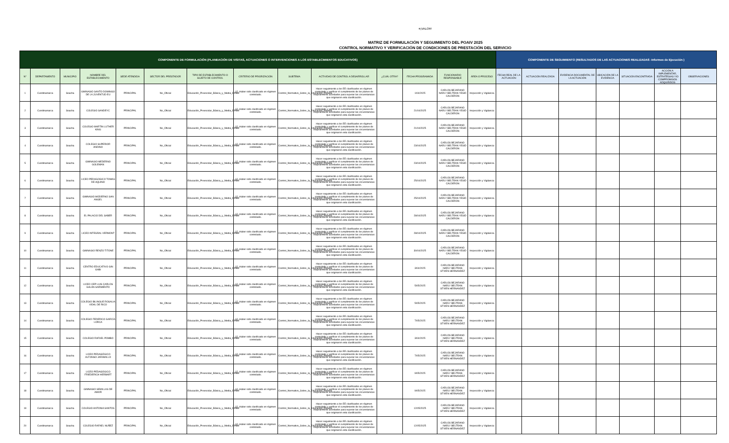#¡VALOR!
MATRIZ DE FORMULACIÓN Y SEGUIMIENTO DEL POAIV 2025
CONTROL NORMATIVO Y VERIFICACIÓN DE CONDICIONES DE PRESTACIÓN DEL SERVICIO
| COMPONENTE DE FORMULACIÓN (PLANEACIÓN DE VISITAS, ACTUACIONES O INTERVENCIONES A LOS ESTABLECIMIENTOS EDUCATIVOS) | | | | | | | | | | | | | | COMPONENTE DE SEGUIMIENTO (RESULTADOS DE LAS ACTUACIONES REALIZADAS -Informes de Ejecución-) | | | | | | |
| N° | DEPARTAMENTO | MUNICIPIO | NOMBRE DEL ESTABLECIMIENTO | SEDE ATENDIDA | SECTOR DEL PRESTADOR | TIPO DE ESTABLECIMIENTO O SUJETO DE CONTROL | CRITERIO DE PRIORIZACIÓN | SUBTEMA | ACTIVIDAD DE CONTROL A DESARROLLAR | ¿CUÁL OTRA? | FECHA PROGRAMADA | FUNCIONARIO RESPONSABLE | ÁREA O PROCESO | FECHA REAL DE LA ACTUACIÓN | ACTUACIÓN REALIZADA | EVIDENCIA DOCUMENTAL DE LA ACTUACIÓN | UBICACIÓN DE LA EVIDENCIA | SITUACIÓN ENCONTRADA | ACCIÓN A IMPLEMENTAR, ESTRATÉGIAS Y/O COMPROMISOS ADQUIRIDOS | OBSERVACIONES |
| 1 | Cundinamarca | Soacha | GIMNASIO SANTO DOMINGO DE LA JUVENTUD EU | PRINCIPAL | No_Oficial | Educación_Preescolar_Básica_y_Media_EPBM | 12. Haber sido clasificado en régimen controlado. | Control_Normativo_Sobre_la_Educación_Privada | Hacer seguimiento a los EE clasificados en régimen controlado y verificar el cumplimiento de los planes de mejoramiento acordados para superar las circunstancias que originaron esta clasificación. | | 1/04/2025 | CARLOS BEJARANO NARLY BELTRAN YESID CALDERON | Inspección y Vigilancia | | | | | | | |
| 2 | Cundinamarca | Soacha | COLEGIO SANDEYC | PRINCIPAL | No_Oficial | Educación_Preescolar_Básica_y_Media_EPBM | 12. Haber sido clasificado en régimen controlado. | Control_Normativo_Sobre_la_Educación_Privada | Hacer seguimiento a los EE clasificados en régimen controlado y verificar el cumplimiento de los planes de mejoramiento acordados para superar las circunstancias que originaron esta clasificación. | | 21/04/2025 | CARLOS BEJARANO NARLY BELTRAN YESID CALDERON | Inspección y Vigilancia | | | | | | | |
| 3 | Cundinamarca | Soacha | COLEGIO MARTIN LUTHER KING | PRINCIPAL | No_Oficial | Educación_Preescolar_Básica_y_Media_EPBM | 12. Haber sido clasificado en régimen controlado. | Control_Normativo_Sobre_la_Educación_Privada | Hacer seguimiento a los EE clasificados en régimen controlado y verificar el cumplimiento de los planes de mejoramiento acordados para superar las circunstancias que originaron esta clasificación. | | 21/04/2025 | CARLOS BEJARANO NARLY BELTRAN YESID CALDERON | Inspección y Vigilancia | | | | | | | |
| 4 | Cundinamarca | Soacha | COLEGIO SUPERIOR ANDINO | PRINCIPAL | No_Oficial | Educación_Preescolar_Básica_y_Media_EPBM | 12. Haber sido clasificado en régimen controlado. | Control_Normativo_Sobre_la_Educación_Privada | Hacer seguimiento a los EE clasificados en régimen controlado y verificar el cumplimiento de los planes de mejoramiento acordados para superar las circunstancias que originaron esta clasificación. | | 23/04/2025 | CARLOS BEJARANO NARLY BELTRAN YESID CALDERON | Inspección y Vigilancia | | | | | | | |
| 5 | Cundinamarca | Soacha | GIMNASIO MEDERNO GOLEMAN | PRINCIPAL | No_Oficial | Educación_Preescolar_Básica_y_Media_EPBM | 12. Haber sido clasificado en régimen controlado. | Control_Normativo_Sobre_la_Educación_Privada | Hacer seguimiento a los EE clasificados en régimen controlado y verificar el cumplimiento de los planes de mejoramiento acordados para superar las circunstancias que originaron esta clasificación. | | 23/04/2025 | CARLOS BEJARANO NARLY BELTRAN YESID CALDERON | Inspección y Vigilancia | | | | | | | |
| 6 | Cundinamarca | Soacha | LICEO PEDAGOGICO TOMAS DE AQUINO | PRINCIPAL | No_Oficial | Educación_Preescolar_Básica_y_Media_EPBM | 12. Haber sido clasificado en régimen controlado. | Control_Normativo_Sobre_la_Educación_Privada | Hacer seguimiento a los EE clasificados en régimen controlado y verificar el cumplimiento de los planes de mejoramiento acordados para superar las circunstancias que originaron esta clasificación. | | 25/04/2025 | CARLOS BEJARANO NARLY BELTRAN YESID CALDERON | Inspección y Vigilancia | | | | | | | |
| 7 | Cundinamarca | Soacha | GIMNASIO MODERNO SAN ANGEL | PRINCIPAL | No_Oficial | Educación_Preescolar_Básica_y_Media_EPBM | 12. Haber sido clasificado en régimen controlado. | Control_Normativo_Sobre_la_Educación_Privada | Hacer seguimiento a los EE clasificados en régimen controlado y verificar el cumplimiento de los planes de mejoramiento acordados para superar las circunstancias que originaron esta clasificación. | | 25/04/2025 | CARLOS BEJARANO NARLY BELTRAN YESID CALDERON | Inspección y Vigilancia | | | | | | | |
| 8 | Cundinamarca | Soacha | EL PALACIO DEL SABER | PRINCIPAL | No_Oficial | Educación_Preescolar_Básica_y_Media_EPBM | 12. Haber sido clasificado en régimen controlado. | Control_Normativo_Sobre_la_Educación_Privada | Hacer seguimiento a los EE clasificados en régimen controlado y verificar el cumplimiento de los planes de mejoramiento acordados para superar las circunstancias que originaron esta clasificación. | | 28/04/2025 | CARLOS BEJARANO NARLY BELTRAN YESID CALDERON | Inspección y Vigilancia | | | | | | | |
| 9 | Cundinamarca | Soacha | LICEO INTEGRAL VERMONT | PRINCIPAL | No_Oficial | Educación_Preescolar_Básica_y_Media_EPBM | 12. Haber sido clasificado en régimen controlado. | Control_Normativo_Sobre_la_Educación_Privada | Hacer seguimiento a los EE clasificados en régimen controlado y verificar el cumplimiento de los planes de mejoramiento acordados para superar las circunstancias que originaron esta clasificación. | | 28/04/2025 | CARLOS BEJARANO NARLY BELTRAN YESID CALDERON | Inspección y Vigilancia | | | | | | | |
| 10 | Cundinamarca | Soacha | GIMNASIO RENZO TITONE | PRINCIPAL | No_Oficial | Educación_Preescolar_Básica_y_Media_EPBM | 12. Haber sido clasificado en régimen controlado. | Control_Normativo_Sobre_la_Educación_Privada | Hacer seguimiento a los EE clasificados en régimen controlado y verificar el cumplimiento de los planes de mejoramiento acordados para superar las circunstancias que originaron esta clasificación. | | 30/04/2025 | CARLOS BEJARANO NARLY BELTRAN YESID CALDERON | Inspección y Vigilancia | | | | | | | |
| 11 | Cundinamarca | Soacha | CENTRO EDUCATIVO GIN GABI | PRINCIPAL | No_Oficial | Educación_Preescolar_Básica_y_Media_EPBM | 12. Haber sido clasificado en régimen controlado. | Control_Normativo_Sobre_la_Educación_Privada | Hacer seguimiento a los EE clasificados en régimen controlado y verificar el cumplimiento de los planes de mejoramiento acordados para superar las circunstancias que originaron esta clasificación. | | 3/04/2025 | CARLOS BEJARANO NARLY BELTRAN STIVEN HERNANDEZ | Inspección y Vigilancia | | | | | | | |
| 12 | Cundinamarca | Soacha | LICEO CEP LUIS CARLOS GALÁN SARMIENTO | PRINCIPAL | No_Oficial | Educación_Preescolar_Básica_y_Media_EPBM | 12. Haber sido clasificado en régimen controlado. | Control_Normativo_Sobre_la_Educación_Privada | Hacer seguimiento a los EE clasificados en régimen controlado y verificar el cumplimiento de los planes de mejoramiento acordados para superar las circunstancias que originaron esta clasificación. | | 5/05/2025 | CARLOS BEJARANO NARLY BELTRAN STIVEN HERNANDEZ | Inspección y Vigilancia | | | | | | | |
| 13 | Cundinamarca | Soacha | COLEGIO BILINGUE ROSALIA VIDAL DE RICO | PRINCIPAL | No_Oficial | Educación_Preescolar_Básica_y_Media_EPBM | 12. Haber sido clasificado en régimen controlado. | Control_Normativo_Sobre_la_Educación_Privada | Hacer seguimiento a los EE clasificados en régimen controlado y verificar el cumplimiento de los planes de mejoramiento acordados para superar las circunstancias que originaron esta clasificación. | | 5/05/2025 | CARLOS BEJARANO NARLY BELTRAN STIVEN HERNANDEZ | Inspección y Vigilancia | | | | | | | |
| 14 | Cundinamarca | Soacha | COLEGIO FEDERICO GARCÍA LORCA | PRINCIPAL | No_Oficial | Educación_Preescolar_Básica_y_Media_EPBM | 12. Haber sido clasificado en régimen controlado. | Control_Normativo_Sobre_la_Educación_Privada | Hacer seguimiento a los EE clasificados en régimen controlado y verificar el cumplimiento de los planes de mejoramiento acordados para superar las circunstancias que originaron esta clasificación. | | 7/05/2025 | CARLOS BEJARANO NARLY BELTRAN STIVEN HERNANDEZ | Inspección y Vigilancia | | | | | | | |
| 15 | Cundinamarca | Soacha | COLEGIO RAFAEL POMBO | PRINCIPAL | No_Oficial | Educación_Preescolar_Básica_y_Media_EPBM | 12. Haber sido clasificado en régimen controlado. | Control_Normativo_Sobre_la_Educación_Privada | Hacer seguimiento a los EE clasificados en régimen controlado y verificar el cumplimiento de los planes de mejoramiento acordados para superar las circunstancias que originaron esta clasificación. | | 3/04/2025 | CARLOS BEJARANO NARLY BELTRAN STIVEN HERNANDEZ | Inspección y Vigilancia | | | | | | | |
| 16 | Cundinamarca | Soacha | LICEO PEDAGÓGICO ALFONSO JARAMILLO | PRINCIPAL | No_Oficial | Educación_Preescolar_Básica_y_Media_EPBM | 12. Haber sido clasificado en régimen controlado. | Control_Normativo_Sobre_la_Educación_Privada | Hacer seguimiento a los EE clasificados en régimen controlado y verificar el cumplimiento de los planes de mejoramiento acordados para superar las circunstancias que originaron esta clasificación. | | 7/05/2025 | CARLOS BEJARANO NARLY BELTRAN STIVEN HERNANDEZ | Inspección y Vigilancia | | | | | | | |
| 17 | Cundinamarca | Soacha | LICEO PEDAGÓGICO FRIEDERICH HERBART | PRINCIPAL | No_Oficial | Educación_Preescolar_Básica_y_Media_EPBM | 12. Haber sido clasificado en régimen controlado. | Control_Normativo_Sobre_la_Educación_Privada | Hacer seguimiento a los EE clasificados en régimen controlado y verificar el cumplimiento de los planes de mejoramiento acordados para superar las circunstancias que originaron esta clasificación. | | 9/05/2025 | CARLOS BEJARANO NARLY BELTRAN STIVEN HERNANDEZ | Inspección y Vigilancia | | | | | | | |
| 18 | Cundinamarca | Soacha | GIMNASIO SEMILLAS DE AMOR | PRINCIPAL | No_Oficial | Educación_Preescolar_Básica_y_Media_EPBM | 12. Haber sido clasificado en régimen controlado. | Control_Normativo_Sobre_la_Educación_Privada | Hacer seguimiento a los EE clasificados en régimen controlado y verificar el cumplimiento de los planes de mejoramiento acordados para superar las circunstancias que originaron esta clasificación. | | 9/05/2025 | CARLOS BEJARANO NARLY BELTRAN STIVEN HERNANDEZ | Inspección y Vigilancia | | | | | | | |
| 19 | Cundinamarca | Soacha | COLEGIO ANTONIA SANTOS | PRINCIPAL | No_Oficial | Educación_Preescolar_Básica_y_Media_EPBM | 12. Haber sido clasificado en régimen controlado. | Control_Normativo_Sobre_la_Educación_Privada | Hacer seguimiento a los EE clasificados en régimen controlado y verificar el cumplimiento de los planes de mejoramiento acordados para superar las circunstancias que originaron esta clasificación. | | 12/05/2025 | CARLOS BEJARANO NARLY BELTRAN STIVEN HERNANDEZ | Inspección y Vigilancia | | | | | | | |
| 20 | Cundinamarca | Soacha | COLEGIO RAFAEL NUÑEZ | PRINCIPAL | No_Oficial | Educación_Preescolar_Básica_y_Media_EPBM | 12. Haber sido clasificado en régimen controlado. | Control_Normativo_Sobre_la_Educación_Privada | Hacer seguimiento a los EE clasificados en régimen controlado y verificar el cumplimiento de los planes de mejoramiento acordados para superar las circunstancias que originaron esta clasificación. | | 12/05/2025 | CARLOS BEJARANO NARLY BELTRAN STIVEN HERNANDEZ | Inspección y Vigilancia | | | | | | | |